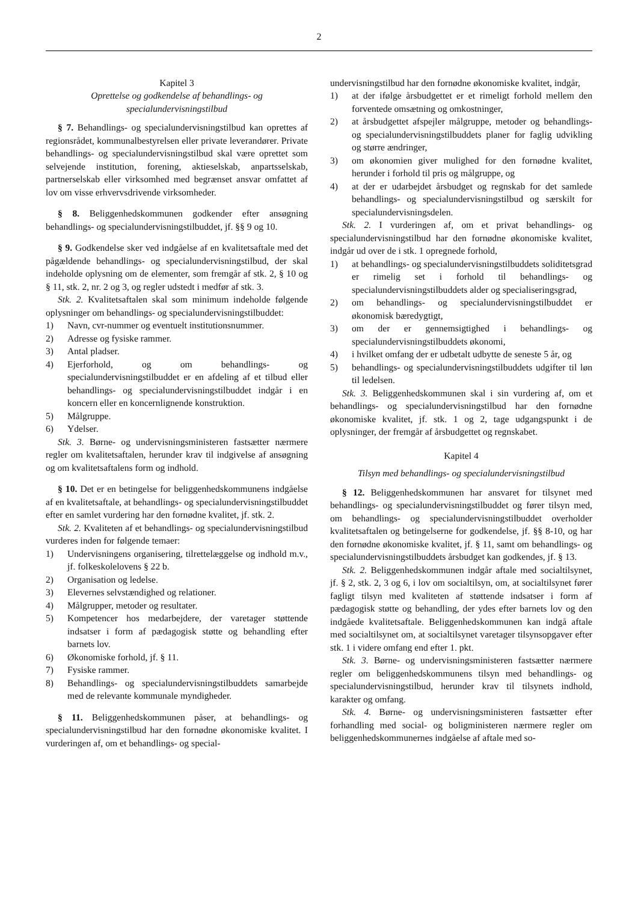2
Kapitel 3
Oprettelse og godkendelse af behandlings- og specialundervisningstilbud
§ 7. Behandlings- og specialundervisningstilbud kan oprettes af regionsrådet, kommunalbestyrelsen eller private leverandører. Private behandlings- og specialundervisningstilbud skal være oprettet som selvejende institution, forening, aktieselskab, anpartsselskab, partnerselskab eller virksomhed med begrænset ansvar omfattet af lov om visse erhvervsdrivende virksomheder.
§ 8. Beliggenhedskommunen godkender efter ansøgning behandlings- og specialundervisningstilbuddet, jf. §§ 9 og 10.
§ 9. Godkendelse sker ved indgåelse af en kvalitetsaftale med det pågældende behandlings- og specialundervisningstilbud, der skal indeholde oplysning om de elementer, som fremgår af stk. 2, § 10 og § 11, stk. 2, nr. 2 og 3, og regler udstedt i medfør af stk. 3.
Stk. 2. Kvalitetsaftalen skal som minimum indeholde følgende oplysninger om behandlings- og specialundervisningstilbuddet:
1) Navn, cvr-nummer og eventuelt institutionsnummer.
2) Adresse og fysiske rammer.
3) Antal pladser.
4) Ejerforhold, og om behandlings- og specialundervisningstilbuddet er en afdeling af et tilbud eller behandlings- og specialundervisningstilbuddet indgår i en koncern eller en koncernlignende konstruktion.
5) Målgruppe.
6) Ydelser.
Stk. 3. Børne- og undervisningsministeren fastsætter nærmere regler om kvalitetsaftalen, herunder krav til indgivelse af ansøgning og om kvalitetsaftalens form og indhold.
§ 10. Det er en betingelse for beliggenhedskommunens indgåelse af en kvalitetsaftale, at behandlings- og specialundervisningstilbuddet efter en samlet vurdering har den fornødne kvalitet, jf. stk. 2.
Stk. 2. Kvaliteten af et behandlings- og specialundervisningstilbud vurderes inden for følgende temaer:
1) Undervisningens organisering, tilrettelæggelse og indhold m.v., jf. folkeskolelovens § 22 b.
2) Organisation og ledelse.
3) Elevernes selvstændighed og relationer.
4) Målgrupper, metoder og resultater.
5) Kompetencer hos medarbejdere, der varetager støttende indsatser i form af pædagogisk støtte og behandling efter barnets lov.
6) Økonomiske forhold, jf. § 11.
7) Fysiske rammer.
8) Behandlings- og specialundervisningstilbuddets samarbejde med de relevante kommunale myndigheder.
§ 11. Beliggenhedskommunen påser, at behandlings- og specialundervisningstilbud har den fornødne økonomiske kvalitet. I vurderingen af, om et behandlings- og special-
undervisningstilbud har den fornødne økonomiske kvalitet, indgår,
1) at der ifølge årsbudgettet er et rimeligt forhold mellem den forventede omsætning og omkostninger,
2) at årsbudgettet afspejler målgruppe, metoder og behandlings- og specialundervisningstilbuddets planer for faglig udvikling og større ændringer,
3) om økonomien giver mulighed for den fornødne kvalitet, herunder i forhold til pris og målgruppe, og
4) at der er udarbejdet årsbudget og regnskab for det samlede behandlings- og specialundervisningstilbud og særskilt for specialundervisningsdelen.
Stk. 2. I vurderingen af, om et privat behandlings- og specialundervisningstilbud har den fornødne økonomiske kvalitet, indgår ud over de i stk. 1 opregnede forhold,
1) at behandlings- og specialundervisningstilbuddets soliditetsgrad er rimelig set i forhold til behandlings- og specialundervisningstilbuddets alder og specialiseringsgrad,
2) om behandlings- og specialundervisningstilbuddet er økonomisk bæredygtigt,
3) om der er gennemsigtighed i behandlings- og specialundervisningstilbuddets økonomi,
4) i hvilket omfang der er udbetalt udbytte de seneste 5 år, og
5) behandlings- og specialundervisningstilbuddets udgifter til løn til ledelsen.
Stk. 3. Beliggenhedskommunen skal i sin vurdering af, om et behandlings- og specialundervisningstilbud har den fornødne økonomiske kvalitet, jf. stk. 1 og 2, tage udgangspunkt i de oplysninger, der fremgår af årsbudgettet og regnskabet.
Kapitel 4
Tilsyn med behandlings- og specialundervisningstilbud
§ 12. Beliggenhedskommunen har ansvaret for tilsynet med behandlings- og specialundervisningstilbuddet og fører tilsyn med, om behandlings- og specialundervisningstilbuddet overholder kvalitetsaftalen og betingelserne for godkendelse, jf. §§ 8-10, og har den fornødne økonomiske kvalitet, jf. § 11, samt om behandlings- og specialundervisningstilbuddets årsbudget kan godkendes, jf. § 13.
Stk. 2. Beliggenhedskommunen indgår aftale med socialtilsynet, jf. § 2, stk. 2, 3 og 6, i lov om socialtilsyn, om, at socialtilsynet fører fagligt tilsyn med kvaliteten af støttende indsatser i form af pædagogisk støtte og behandling, der ydes efter barnets lov og den indgåede kvalitetsaftale. Beliggenhedskommunen kan indgå aftale med socialtilsynet om, at socialtilsynet varetager tilsynsopgaver efter stk. 1 i videre omfang end efter 1. pkt.
Stk. 3. Børne- og undervisningsministeren fastsætter nærmere regler om beliggenhedskommunens tilsyn med behandlings- og specialundervisningstilbud, herunder krav til tilsynets indhold, karakter og omfang.
Stk. 4. Børne- og undervisningsministeren fastsætter efter forhandling med social- og boligministeren nærmere regler om beliggenhedskommunernes indgåelse af aftale med so-